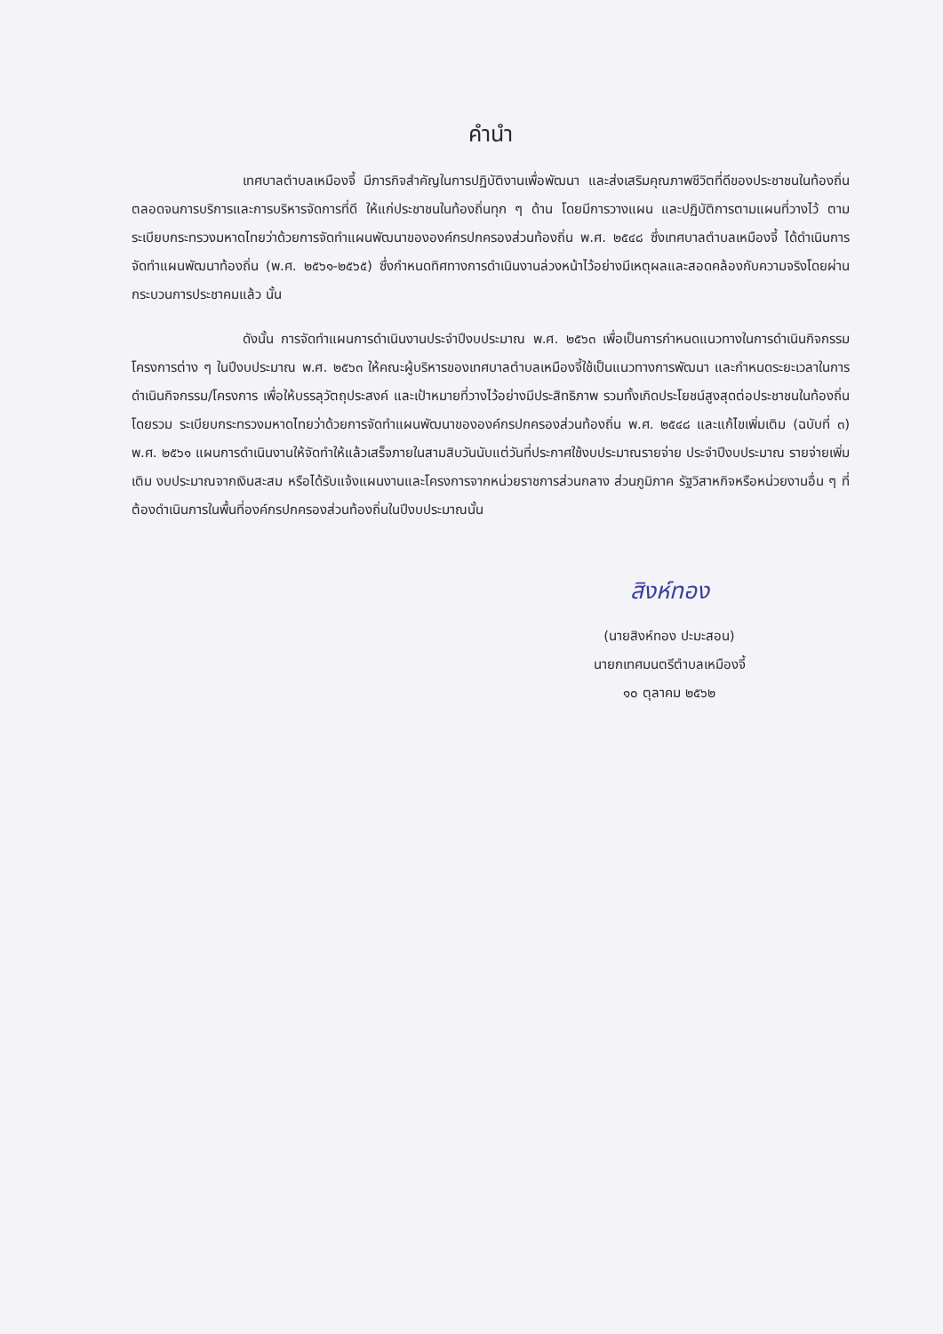คำนำ
เทศบาลตำบลเหมืองจี้ มีภารกิจสำคัญในการปฏิบัติงานเพื่อพัฒนา และส่งเสริมคุณภาพชีวิตที่ดีของประชาชนในท้องถิ่น ตลอดจนการบริการและการบริหารจัดการที่ดี ให้แก่ประชาชนในท้องถิ่นทุก ๆ ด้าน โดยมีการวางแผน และปฏิบัติการตามแผนที่วางไว้ ตามระเบียบกระทรวงมหาดไทยว่าด้วยการจัดทำแผนพัฒนาขององค์กรปกครองส่วนท้องถิ่น พ.ศ. ๒๕๔๘ ซึ่งเทศบาลตำบลเหมืองจี้ ได้ดำเนินการจัดทำแผนพัฒนาท้องถิ่น (พ.ศ. ๒๕๖๑-๒๕๖๕) ซึ่งกำหนดทิศทางการดำเนินงานล่วงหน้าไว้อย่างมีเหตุผลและสอดคล้องกับความจริงโดยผ่านกระบวนการประชาคมแล้ว นั้น
ดังนั้น การจัดทำแผนการดำเนินงานประจำปีงบประมาณ พ.ศ. ๒๕๖๓ เพื่อเป็นการกำหนดแนวทางในการดำเนินกิจกรรม โครงการต่าง ๆ ในปีงบประมาณ พ.ศ. ๒๕๖๓ ให้คณะผู้บริหารของเทศบาลตำบลเหมืองจี้ใช้เป็นแนวทางการพัฒนา และกำหนดระยะเวลาในการดำเนินกิจกรรม/โครงการ เพื่อให้บรรลุวัตถุประสงค์ และเป้าหมายที่วางไว้อย่างมีประสิทธิภาพ รวมทั้งเกิดประโยชน์สูงสุดต่อประชาชนในท้องถิ่นโดยรวม ระเบียบกระทรวงมหาดไทยว่าด้วยการจัดทำแผนพัฒนาขององค์กรปกครองส่วนท้องถิ่น พ.ศ. ๒๕๔๘ และแก้ไขเพิ่มเติม (ฉบับที่ ๓) พ.ศ. ๒๕๖๑ แผนการดำเนินงานให้จัดทำให้แล้วเสร็จภายในสามสิบวันนับแต่วันที่ประกาศใช้งบประมาณรายจ่าย ประจำปีงบประมาณ รายจ่ายเพิ่มเติม งบประมาณจากเงินสะสม หรือได้รับแจ้งแผนงานและโครงการจากหน่วยราชการส่วนกลาง ส่วนภูมิภาค รัฐวิสาหกิจหรือหน่วยงานอื่น ๆ ที่ต้องดำเนินการในพื้นที่องค์กรปกครองส่วนท้องถิ่นในปีงบประมาณนั้น
สิงห์ทอง
(นายสิงห์ทอง ปะมะสอน)
นายกเทศมนตรีตำบลเหมืองจี้
๑๐ ตุลาคม ๒๕๖๒